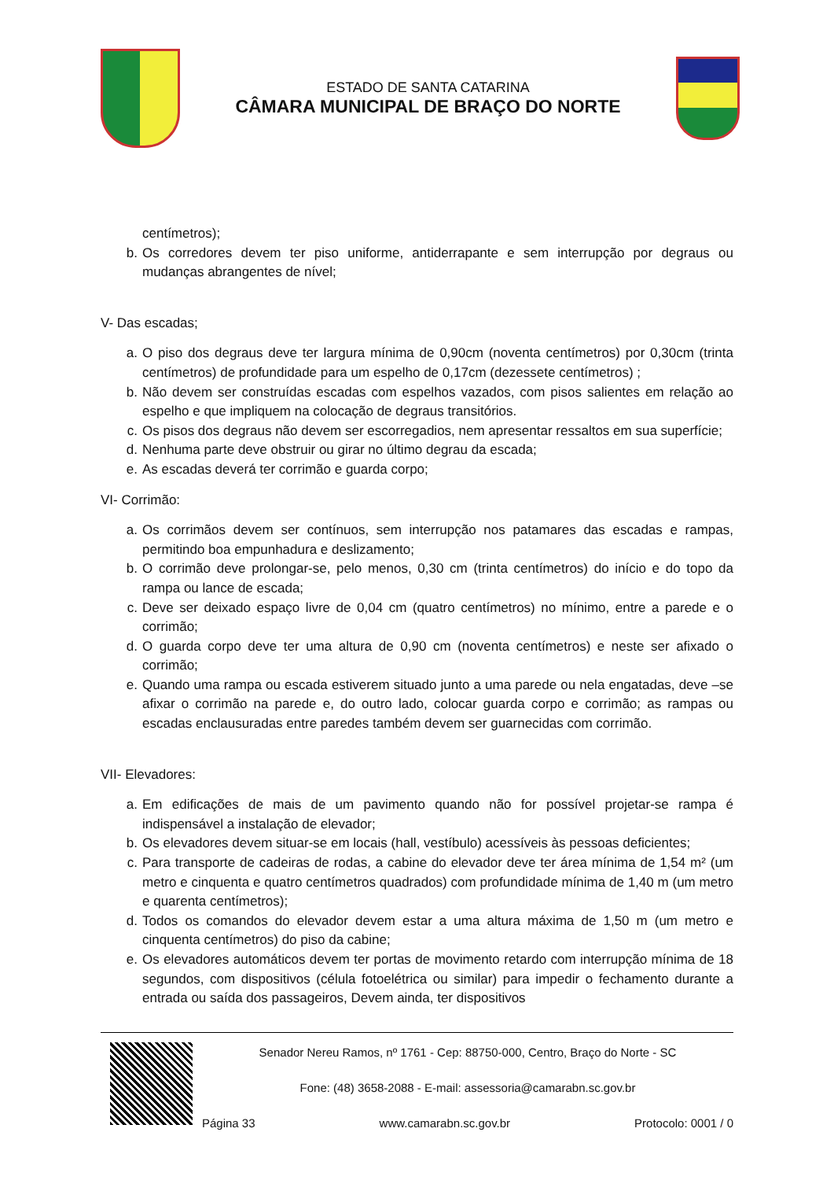ESTADO DE SANTA CATARINA
CÂMARA MUNICIPAL DE BRAÇO DO NORTE
centímetros);
b. Os corredores devem ter piso uniforme, antiderrapante e sem interrupção por degraus ou mudanças abrangentes de nível;
V- Das escadas;
a. O piso dos degraus deve ter largura mínima de 0,90cm (noventa centímetros) por 0,30cm (trinta centímetros) de profundidade para um espelho de 0,17cm (dezessete centímetros) ;
b. Não devem ser construídas escadas com espelhos vazados, com pisos salientes em relação ao espelho e que impliquem na colocação de degraus transitórios.
c. Os pisos dos degraus não devem ser escorregadios, nem apresentar ressaltos em sua superfície;
d. Nenhuma parte deve obstruir ou girar no último degrau da escada;
e. As escadas deverá ter corrimão e guarda corpo;
VI- Corrimão:
a. Os corrimãos devem ser contínuos, sem interrupção nos patamares das escadas e rampas, permitindo boa empunhadura e deslizamento;
b. O corrimão deve prolongar-se, pelo menos, 0,30 cm (trinta centímetros) do início e do topo da rampa ou lance de escada;
c. Deve ser deixado espaço livre de 0,04 cm (quatro centímetros) no mínimo, entre a parede e o corrimão;
d. O guarda corpo deve ter uma altura de 0,90 cm (noventa centímetros) e neste ser afixado o corrimão;
e. Quando uma rampa ou escada estiverem situado junto a uma parede ou nela engatadas, deve –se afixar o corrimão na parede e, do outro lado, colocar guarda corpo e corrimão; as rampas ou escadas enclausuradas entre paredes também devem ser guarnecidas com corrimão.
VII- Elevadores:
a. Em edificações de mais de um pavimento quando não for possível projetar-se rampa é indispensável a instalação de elevador;
b. Os elevadores devem situar-se em locais (hall, vestíbulo) acessíveis às pessoas deficientes;
c. Para transporte de cadeiras de rodas, a cabine do elevador deve ter área mínima de 1,54 m² (um metro e cinquenta e quatro centímetros quadrados) com profundidade mínima de 1,40 m (um metro e quarenta centímetros);
d. Todos os comandos do elevador devem estar a uma altura máxima de 1,50 m (um metro e cinquenta centímetros) do piso da cabine;
e. Os elevadores automáticos devem ter portas de movimento retardo com interrupção mínima de 18 segundos, com dispositivos (célula fotoelétrica ou similar) para impedir o fechamento durante a entrada ou saída dos passageiros, Devem ainda, ter dispositivos
Senador Nereu Ramos, nº 1761 - Cep: 88750-000, Centro, Braço do Norte - SC
Fone: (48) 3658-2088 - E-mail: assessoria@camarabn.sc.gov.br
Página 33 www.camarabn.sc.gov.br Protocolo: 0001 / 0